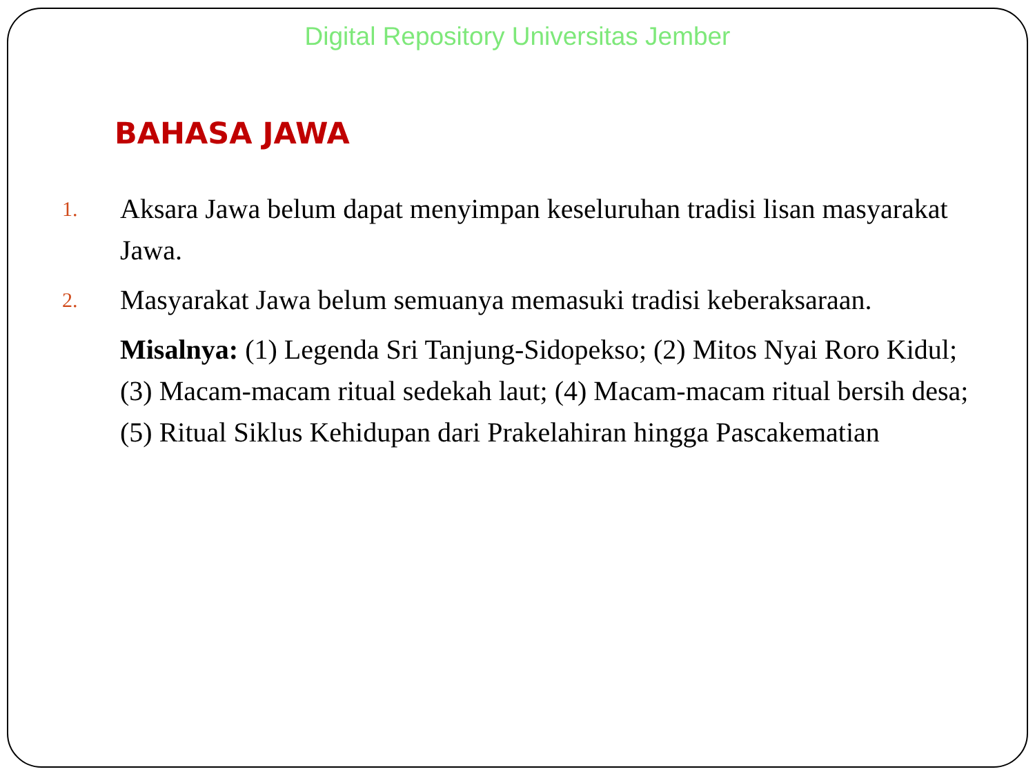Digital Repository Universitas Jember
BAHASA JAWA
1.
Aksara Jawa belum dapat menyimpan keseluruhan tradisi lisan masyarakat Jawa.
2.
Masyarakat Jawa belum semuanya memasuki tradisi keberaksaraan.
Misalnya: (1) Legenda Sri Tanjung-Sidopekso; (2) Mitos Nyai Roro Kidul; (3) Macam-macam ritual sedekah laut; (4) Macam-macam ritual bersih desa; (5) Ritual Siklus Kehidupan dari Prakelahiran hingga Pascakematian